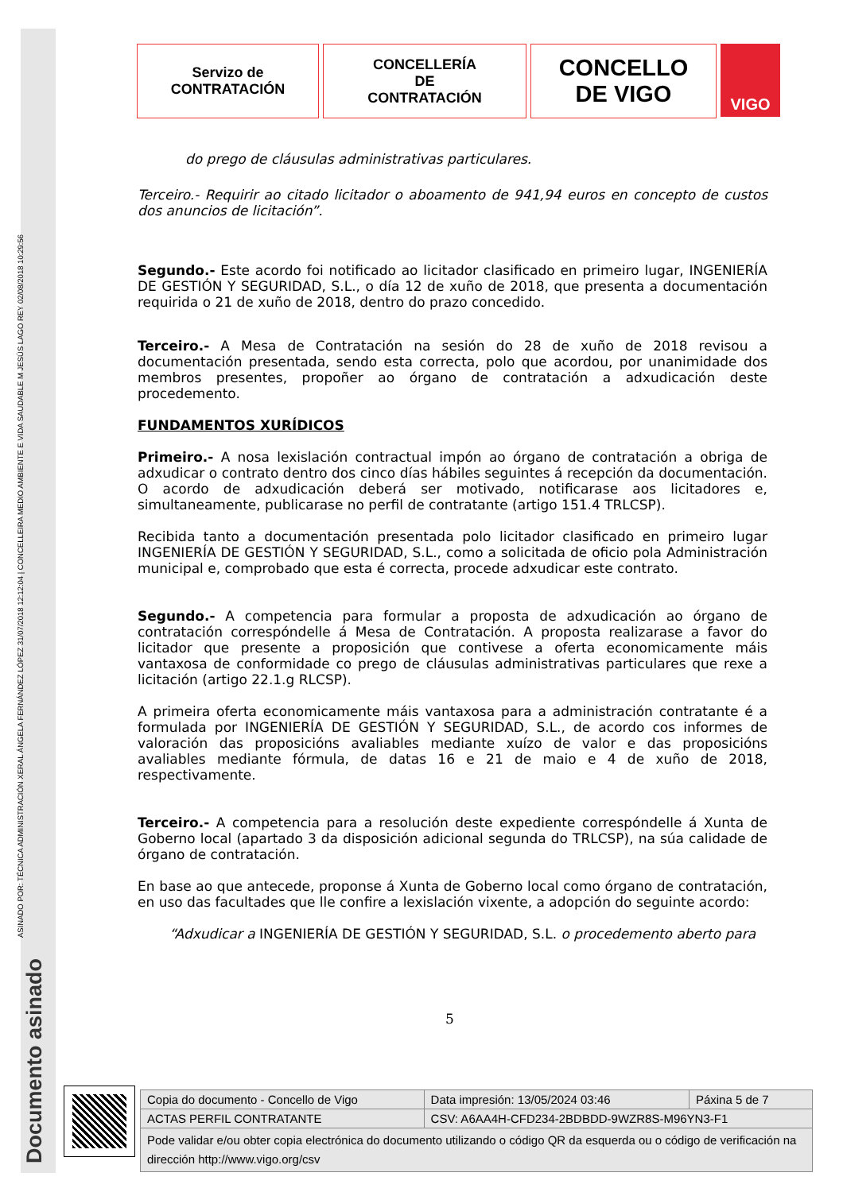ASINADO POR: TÉCNICA ADMINISTRACIÓN XERAL ÁNGELA FERNÁNDEZ LÓPEZ 31/07/2018 12:12:04 | CONCELLEIRA MEDIO AMBIENTE E VIDA SAUDABLE M JESÚS LAGO REY 02/08/2018 10:29:56
Documento asinado
Servizo de
CONTRATACIÓN
CONCELLERÍA
DE
CONTRATACIÓN
CONCELLO
DE VIGO
VIGO
do prego de cláusulas administrativas particulares.
Terceiro.- Requirir ao citado licitador o aboamento de 941,94 euros en concepto de custos dos anuncios de licitación”.
Segundo.- Este acordo foi notificado ao licitador clasificado en primeiro lugar, INGENIERÍA DE GESTIÓN Y SEGURIDAD, S.L., o día 12 de xuño de 2018, que presenta a documentación requirida o 21 de xuño de 2018, dentro do prazo concedido.
Terceiro.- A Mesa de Contratación na sesión do 28 de xuño de 2018 revisou a documentación presentada, sendo esta correcta, polo que acordou, por unanimidade dos membros presentes, propoñer ao órgano de contratación a adxudicación deste procedemento.
FUNDAMENTOS XURÍDICOS
Primeiro.- A nosa lexislación contractual impón ao órgano de contratación a obriga de adxudicar o contrato dentro dos cinco días hábiles seguintes á recepción da documentación. O acordo de adxudicación deberá ser motivado, notificarase aos licitadores e, simultaneamente, publicarase no perfil de contratante (artigo 151.4 TRLCSP).
Recibida tanto a documentación presentada polo licitador clasificado en primeiro lugar INGENIERÍA DE GESTIÓN Y SEGURIDAD, S.L., como a solicitada de oficio pola Administración municipal e, comprobado que esta é correcta, procede adxudicar este contrato.
Segundo.- A competencia para formular a proposta de adxudicación ao órgano de contratación correspóndelle á Mesa de Contratación. A proposta realizarase a favor do licitador que presente a proposición que contivese a oferta economicamente máis vantaxosa de conformidade co prego de cláusulas administrativas particulares que rexe a licitación (artigo 22.1.g RLCSP).
A primeira oferta economicamente máis vantaxosa para a administración contratante é a formulada por INGENIERÍA DE GESTIÓN Y SEGURIDAD, S.L., de acordo cos informes de valoración das proposicións avaliables mediante xuízo de valor e das proposicións avaliables mediante fórmula, de datas 16 e 21 de maio e 4 de xuño de 2018, respectivamente.
Terceiro.- A competencia para a resolución deste expediente correspóndelle á Xunta de Goberno local (apartado 3 da disposición adicional segunda do TRLCSP), na súa calidade de órgano de contratación.
En base ao que antecede, proponse á Xunta de Goberno local como órgano de contratación, en uso das facultades que lle confire a lexislación vixente, a adopción do seguinte acordo:
“Adxudicar a INGENIERÍA DE GESTIÓN Y SEGURIDAD, S.L. o procedemento aberto para
5
| Copia do documento - Concello de Vigo | Data impresión: 13/05/2024 03:46 | Páxina 5 de 7 |
| ACTAS PERFIL CONTRATANTE | CSV: A6AA4H-CFD234-2BDBDD-9WZR8S-M96YN3-F1 | |
| Pode validar e/ou obter copia electrónica do documento utilizando o código QR da esquerda ou o código de verificación na dirección http://www.vigo.org/csv | | |